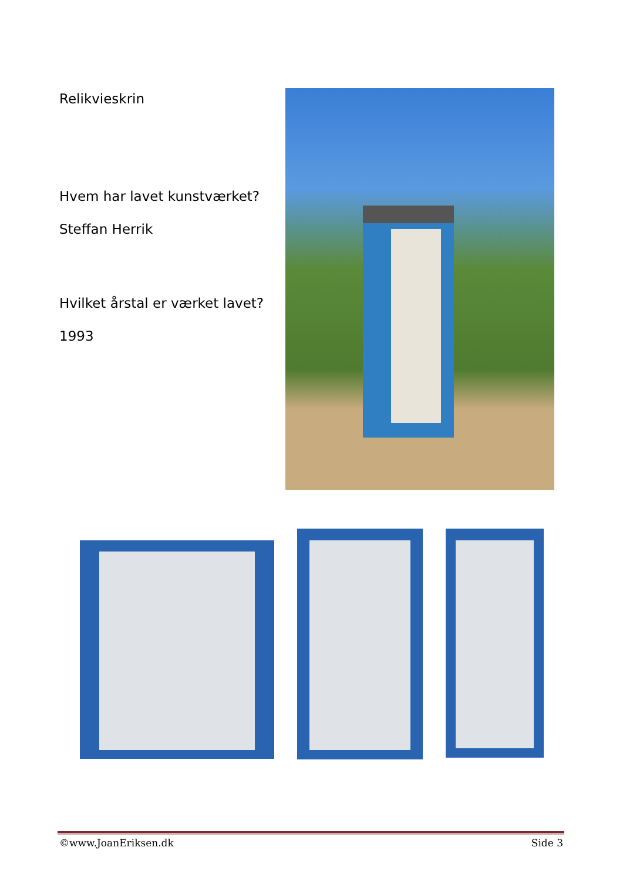Relikvieskrin
Hvem har lavet kunstværket?
Steffan Herrik
Hvilket årstal er værket lavet?
1993
©www.JoanEriksen.dk Side 3